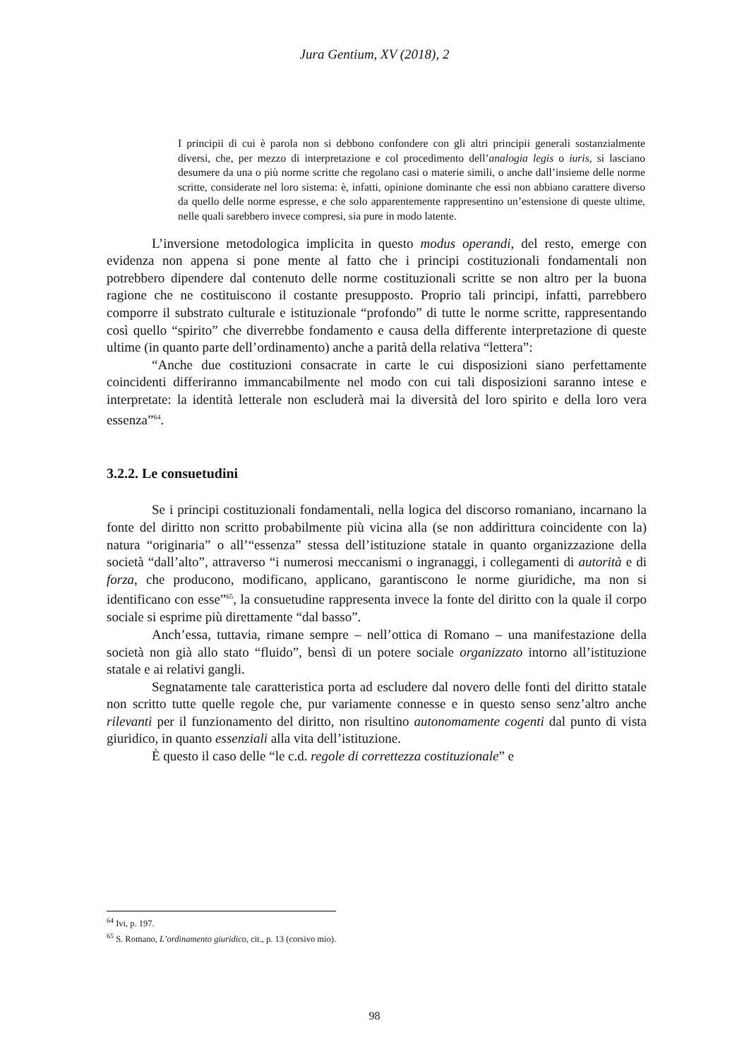Jura Gentium, XV (2018), 2
I principii di cui è parola non si debbono confondere con gli altri principii generali sostanzialmente diversi, che, per mezzo di interpretazione e col procedimento dell’analogia legis o iuris, si lasciano desumere da una o più norme scritte che regolano casi o materie simili, o anche dall’insieme delle norme scritte, considerate nel loro sistema: è, infatti, opinione dominante che essi non abbiano carattere diverso da quello delle norme espresse, e che solo apparentemente rappresentino un’estensione di queste ultime, nelle quali sarebbero invece compresi, sia pure in modo latente.
L’inversione metodologica implicita in questo modus operandi, del resto, emerge con evidenza non appena si pone mente al fatto che i principi costituzionali fondamentali non potrebbero dipendere dal contenuto delle norme costituzionali scritte se non altro per la buona ragione che ne costituiscono il costante presupposto. Proprio tali principi, infatti, parrebbero comporre il substrato culturale e istituzionale “profondo” di tutte le norme scritte, rappresentando così quello “spirito” che diverrebbe fondamento e causa della differente interpretazione di queste ultime (in quanto parte dell’ordinamento) anche a parità della relativa “lettera”:
“Anche due costituzioni consacrate in carte le cui disposizioni siano perfettamente coincidenti differiranno immancabilmente nel modo con cui tali disposizioni saranno intese e interpretate: la identità letterale non escluderà mai la diversità del loro spirito e della loro vera essenza”<sup>64</sup>.
3.2.2. Le consuetudini
Se i principi costituzionali fondamentali, nella logica del discorso romaniano, incarnano la fonte del diritto non scritto probabilmente più vicina alla (se non addirittura coincidente con la) natura “originaria” o all’“essenza” stessa dell’istituzione statale in quanto organizzazione della società “dall’alto”, attraverso “i numerosi meccanismi o ingranaggi, i collegamenti di autorità e di forza, che producono, modificano, applicano, garantiscono le norme giuridiche, ma non si identificano con esse”<sup>65</sup>, la consuetudine rappresenta invece la fonte del diritto con la quale il corpo sociale si esprime più direttamente “dal basso”.
Anch’essa, tuttavia, rimane sempre – nell’ottica di Romano – una manifestazione della società non già allo stato “fluido”, bensì di un potere sociale organizzato intorno all’istituzione statale e ai relativi gangli.
Segnatamente tale caratteristica porta ad escludere dal novero delle fonti del diritto statale non scritto tutte quelle regole che, pur variamente connesse e in questo senso senz’altro anche rilevanti per il funzionamento del diritto, non risultino autonomamente cogenti dal punto di vista giuridico, in quanto essenziali alla vita dell’istituzione.
È questo il caso delle “le c.d. regole di correttezza costituzionale” e
<sup>64</sup> Ivi, p. 197.
<sup>65</sup> S. Romano, L’ordinamento giuridico, cit., p. 13 (corsivo mio).
98